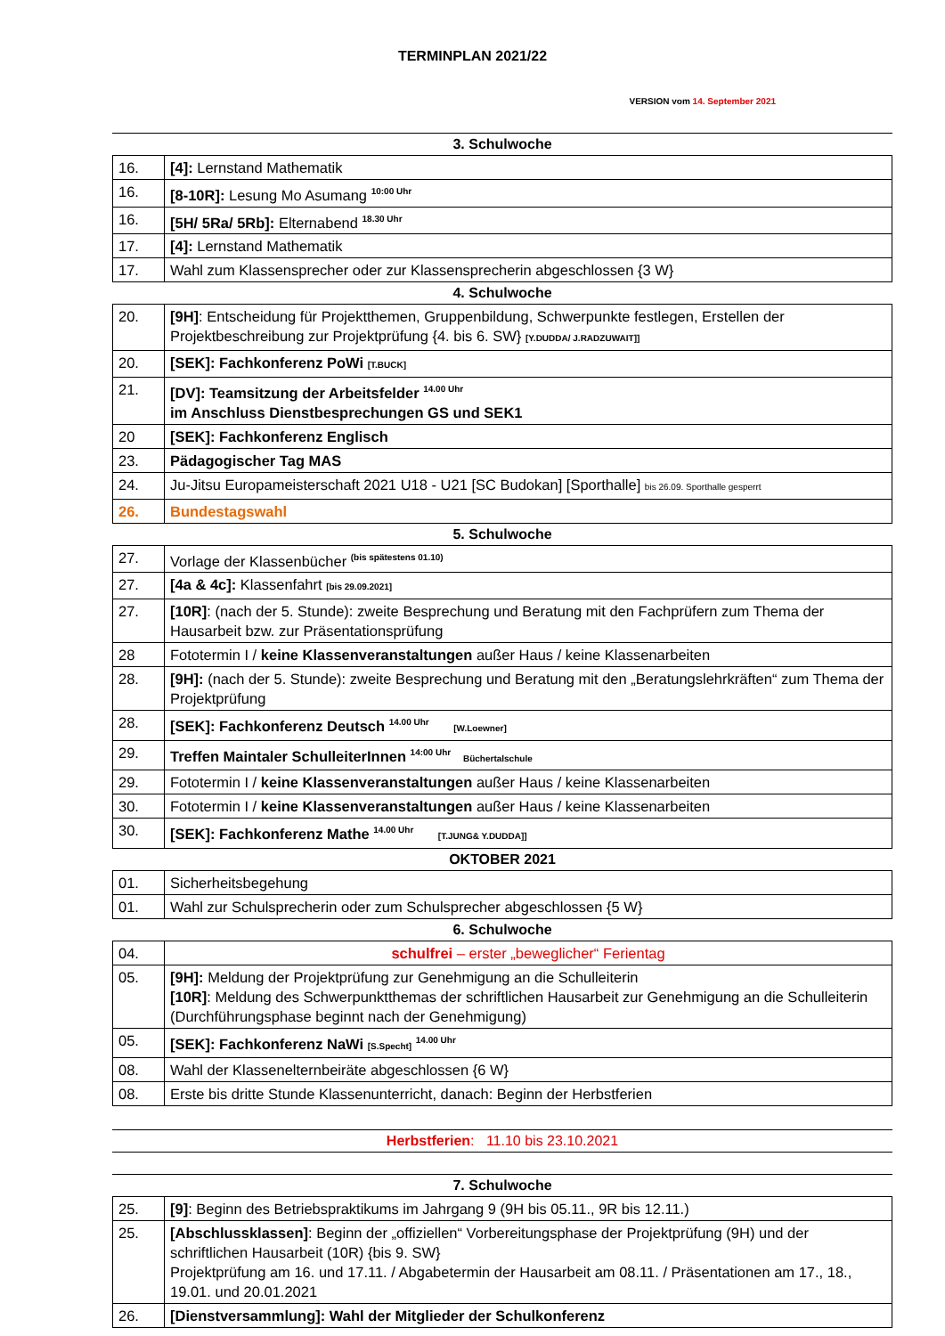TERMINPLAN 2021/22
VERSION vom 14. September 2021
3. Schulwoche
| 16. | [4]: Lernstand Mathematik |
| 16. | [8-10R]: Lesung Mo Asumang <sup>10:00 Uhr</sup> |
| 16. | [5H/ 5Ra/ 5Rb]: Elternabend <sup>18.30 Uhr</sup> |
| 17. | [4]: Lernstand Mathematik |
| 17. | Wahl zum Klassensprecher oder zur Klassensprecherin abgeschlossen {3 W} |
4. Schulwoche
| 20. | [9H] : Entscheidung für Projektthemen, Gruppenbildung, Schwerpunkte festlegen, Erstellen der Projektbeschreibung zur Projektprüfung {4. bis 6. SW} [Y.DUDDA/ J.RADZUWAIT]] |
| 20. | [SEK]: Fachkonferenz PoWi [T.BUCK] |
| 21. | [DV]: Teamsitzung der Arbeitsfelder <sup>14.00 Uhr</sup> im Anschluss Dienstbesprechungen GS und SEK1 |
| 20 | [SEK]: Fachkonferenz Englisch |
| 23. | Pädagogischer Tag MAS |
| 24. | Ju-Jitsu Europameisterschaft 2021 U18 - U21 [SC Budokan] [Sporthalle] bis 26.09. Sporthalle gesperrt |
| 26. | Bundestagswahl |
5. Schulwoche
| 27. | Vorlage der Klassenbücher <sup>(bis spätestens 01.10)</sup> |
| 27. | [4a & 4c]: Klassenfahrt [bis 29.09.2021] |
| 27. | [10R] : (nach der 5. Stunde): zweite Besprechung und Beratung mit den Fachprüfern zum Thema der Hausarbeit bzw. zur Präsentationsprüfung |
| 28 | Fototermin I / keine Klassenveranstaltungen außer Haus / keine Klassenarbeiten |
| 28. | [9H]: (nach der 5. Stunde): zweite Besprechung und Beratung mit den „Beratungslehrkräften“ zum Thema der Projektprüfung |
| 28. | [SEK]: Fachkonferenz Deutsch <sup>14.00 Uhr</sup> [W.Loewner] |
| 29. | Treffen Maintaler SchulleiterInnen <sup>14:00 Uhr</sup> Büchertalschule |
| 29. | Fototermin I / keine Klassenveranstaltungen außer Haus / keine Klassenarbeiten |
| 30. | Fototermin I / keine Klassenveranstaltungen außer Haus / keine Klassenarbeiten |
| 30. | [SEK]: Fachkonferenz Mathe <sup>14.00 Uhr</sup> [T.JUNG& Y.DUDDA]] |
OKTOBER 2021
| 01. | Sicherheitsbegehung |
| 01. | Wahl zur Schulsprecherin oder zum Schulsprecher abgeschlossen {5 W} |
6. Schulwoche
| 04. | schulfrei – erster „beweglicher“ Ferientag |
| 05. | [9H]: Meldung der Projektprüfung zur Genehmigung an die Schulleiterin [10R] : Meldung des Schwerpunktthemas der schriftlichen Hausarbeit zur Genehmigung an die Schulleiterin (Durchführungsphase beginnt nach der Genehmigung) |
| 05. | [SEK]: Fachkonferenz NaWi [S.Specht] <sup>14.00 Uhr</sup> |
| 08. | Wahl der Klasseneltern­beiräte abgeschlossen {6 W} |
| 08. | Erste bis dritte Stunde Klassenunterricht, danach: Beginn der Herbstferien |
Herbstferien: 11.10 bis 23.10.2021
7. Schulwoche
| 25. | [9] : Beginn des Betriebspraktikums im Jahrgang 9 (9H bis 05.11., 9R bis 12.11.) |
| 25. | [Abschlussklassen] : Beginn der „offiziellen“ Vorbereitungsphase der Projektprüfung (9H) und der schriftlichen Hausarbeit (10R) {bis 9. SW} Projektprüfung am 16. und 17.11. / Abgabetermin der Hausarbeit am 08.11. / Präsentationen am 17., 18., 19.01. und 20.01.2021 |
| 26. | [Dienstversammlung]: Wahl der Mitglieder der Schulkonferenz |